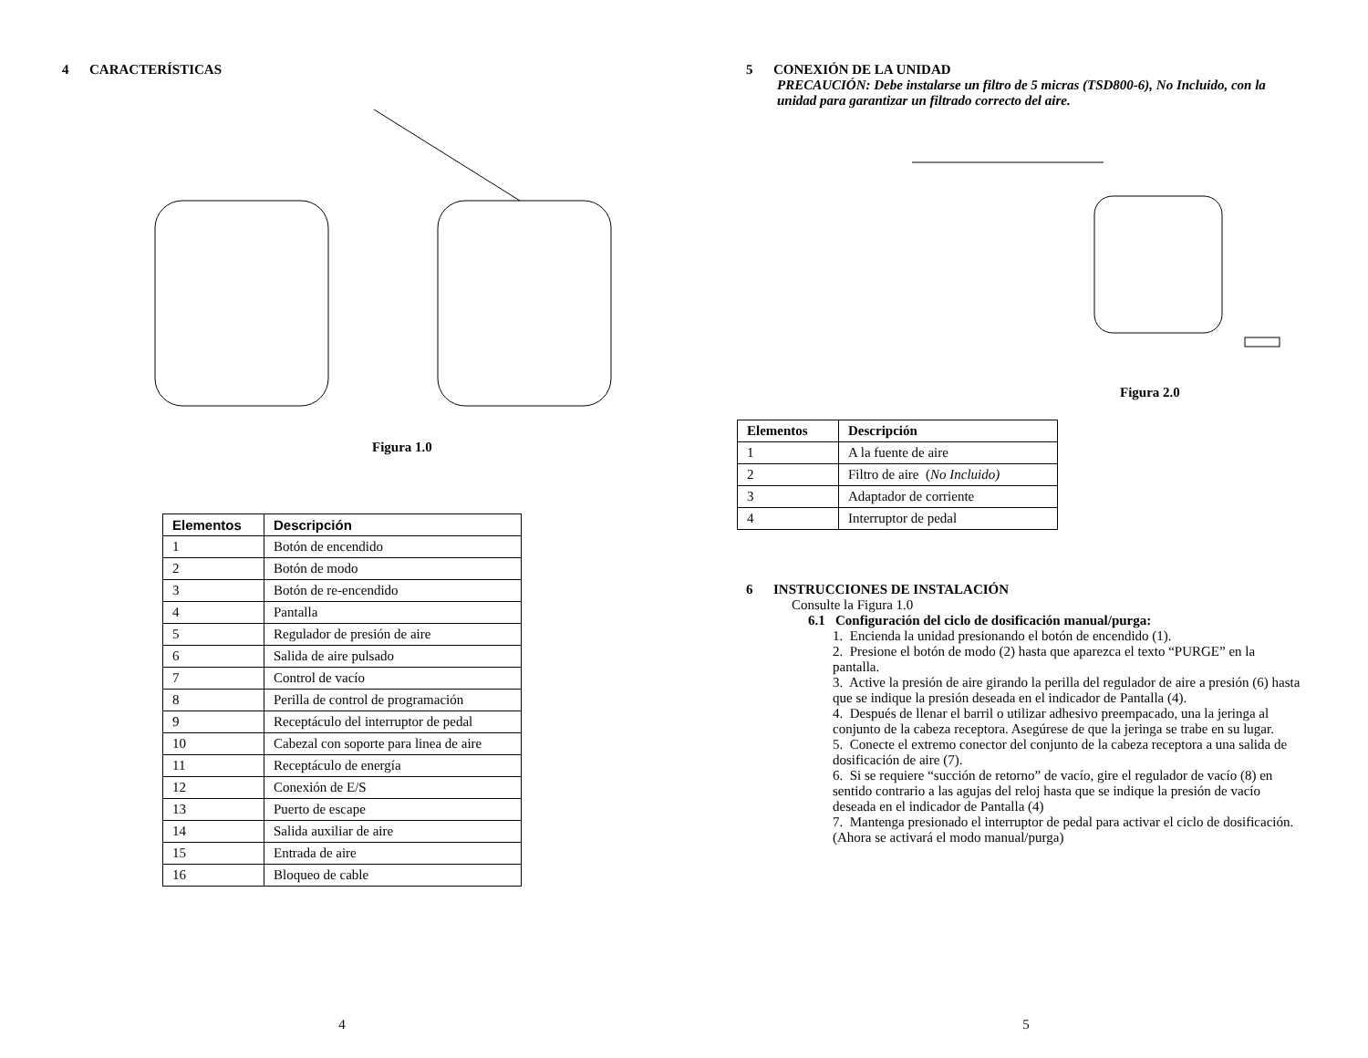4 CARACTERÍSTICAS
Figura 1.0
| Elementos | Descripción |
| --- | --- |
| 1 | Botón de encendido |
| 2 | Botón de modo |
| 3 | Botón de re-encendido |
| 4 | Pantalla |
| 5 | Regulador de presión de aire |
| 6 | Salida de aire pulsado |
| 7 | Control de vacío |
| 8 | Perilla de control de programación |
| 9 | Receptáculo del interruptor de pedal |
| 10 | Cabezal con soporte para linea de aire |
| 11 | Receptáculo de energía |
| 12 | Conexión de E/S |
| 13 | Puerto de escape |
| 14 | Salida auxiliar de aire |
| 15 | Entrada de aire |
| 16 | Bloqueo de cable |
4
5 CONEXIÓN DE LA UNIDAD
PRECAUCIÓN: Debe instalarse un filtro de 5 micras (TSD800-6), No Incluido, con la unidad para garantizar un filtrado correcto del aire.
Figura 2.0
| Elementos | Descripción |
| --- | --- |
| 1 | A la fuente de aire |
| 2 | Filtro de aire ( No Incluido) |
| 3 | Adaptador de corriente |
| 4 | Interruptor de pedal |
6 INSTRUCCIONES DE INSTALACIÓN
Consulte la Figura 1.0
6.1 Configuración del ciclo de dosificación manual/purga:
1. Encienda la unidad presionando el botón de encendido (1).
2. Presione el botón de modo (2) hasta que aparezca el texto “PURGE” en la pantalla.
3. Active la presión de aire girando la perilla del regulador de aire a presión (6) hasta que se indique la presión deseada en el indicador de Pantalla (4).
4. Después de llenar el barril o utilizar adhesivo preempacado, una la jeringa al conjunto de la cabeza receptora. Asegúrese de que la jeringa se trabe en su lugar.
5. Conecte el extremo conector del conjunto de la cabeza receptora a una salida de dosificación de aire (7).
6. Si se requiere “succión de retorno” de vacío, gire el regulador de vacío (8) en sentido contrario a las agujas del reloj hasta que se indique la presión de vacío deseada en el indicador de Pantalla (4)
7. Mantenga presionado el interruptor de pedal para activar el ciclo de dosificación. (Ahora se activará el modo manual/purga)
5